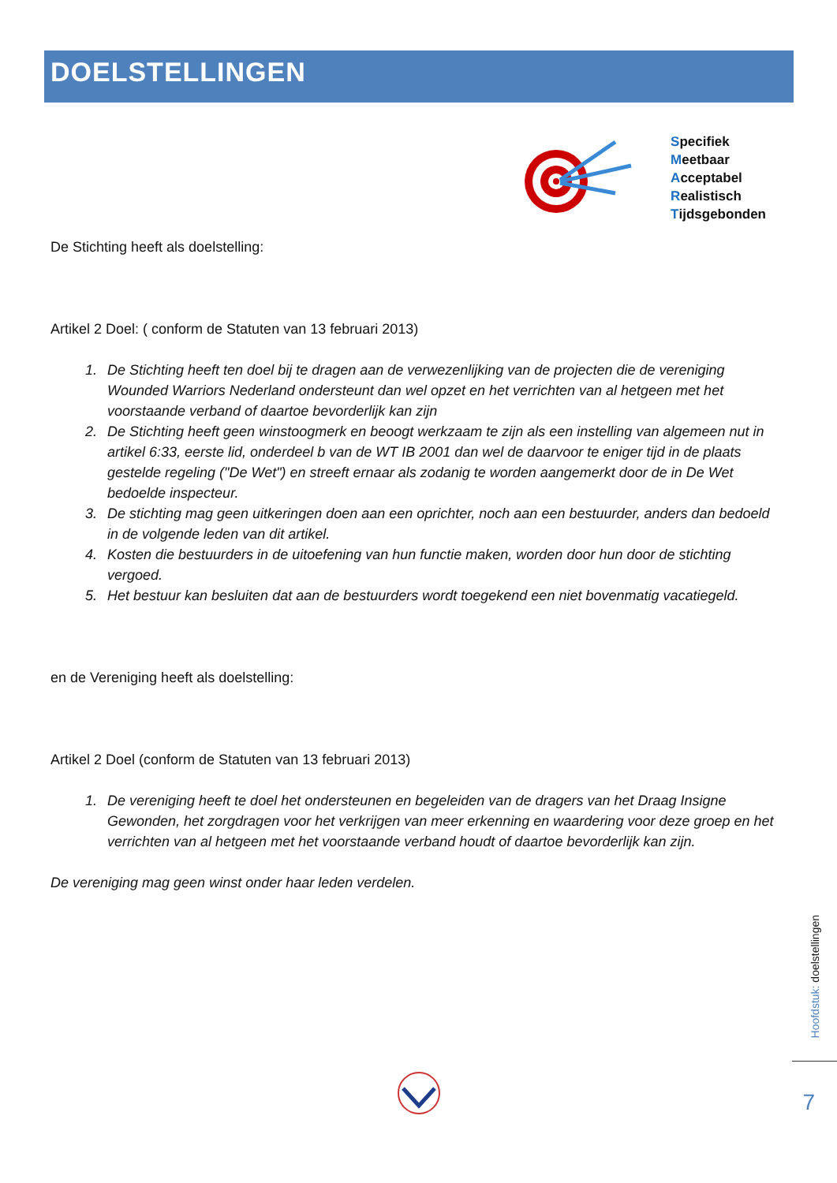DOELSTELLINGEN
Specifiek
Meetbaar
Acceptabel
Realistisch
Tijdsgebonden
De Stichting heeft als doelstelling:
Artikel 2 Doel: ( conform de Statuten van 13 februari 2013)
1. De Stichting heeft ten doel bij te dragen aan de verwezenlijking van de projecten die de vereniging Wounded Warriors Nederland ondersteunt dan wel opzet en het verrichten van al hetgeen met het voorstaande verband of daartoe bevorderlijk kan zijn
2. De Stichting heeft geen winstoogmerk en beoogt werkzaam te zijn als een instelling van algemeen nut in artikel 6:33, eerste lid, onderdeel b van de WT IB 2001 dan wel de daarvoor te eniger tijd in de plaats gestelde regeling ("De Wet") en streeft ernaar als zodanig te worden aangemerkt door de in De Wet bedoelde inspecteur.
3. De stichting mag geen uitkeringen doen aan een oprichter, noch aan een bestuurder, anders dan bedoeld in de volgende leden van dit artikel.
4. Kosten die bestuurders in de uitoefening van hun functie maken, worden door hun door de stichting vergoed.
5. Het bestuur kan besluiten dat aan de bestuurders wordt toegekend een niet bovenmatig vacatiegeld.
en de Vereniging heeft als doelstelling:
Artikel 2 Doel (conform de Statuten van 13 februari 2013)
1. De vereniging heeft te doel het ondersteunen en begeleiden van de dragers van het Draag Insigne Gewonden, het zorgdragen voor het verkrijgen van meer erkenning en waardering voor deze groep en het verrichten van al hetgeen met het voorstaande verband houdt of daartoe bevorderlijk kan zijn.
De vereniging mag geen winst onder haar leden verdelen.
Hoofdstuk: doelstellingen
7